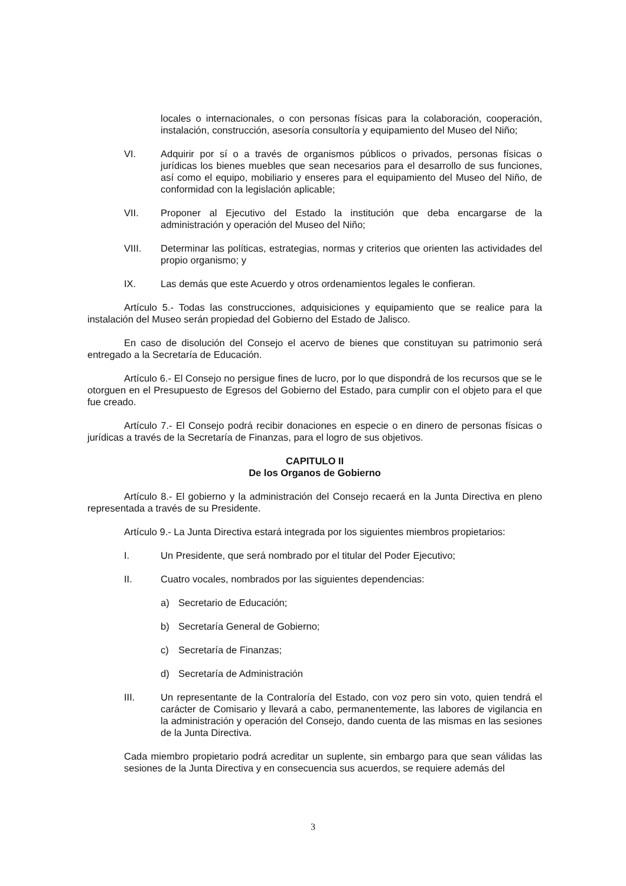locales o internacionales, o con personas físicas para la colaboración, cooperación, instalación, construcción, asesoría consultoría y equipamiento del Museo del Niño;
VI. Adquirir por sí o a través de organismos públicos o privados, personas físicas o jurídicas los bienes muebles que sean necesarios para el desarrollo de sus funciones, así como el equipo, mobiliario y enseres para el equipamiento del Museo del Niño, de conformidad con la legislación aplicable;
VII. Proponer al Ejecutivo del Estado la institución que deba encargarse de la administración y operación del Museo del Niño;
VIII. Determinar las políticas, estrategias, normas y criterios que orienten las actividades del propio organismo; y
IX. Las demás que este Acuerdo y otros ordenamientos legales le confieran.
Artículo 5.- Todas las construcciones, adquisiciones y equipamiento que se realice para la instalación del Museo serán propiedad del Gobierno del Estado de Jalisco.
En caso de disolución del Consejo el acervo de bienes que constituyan su patrimonio será entregado a la Secretaría de Educación.
Artículo 6.- El Consejo no persigue fines de lucro, por lo que dispondrá de los recursos que se le otorguen en el Presupuesto de Egresos del Gobierno del Estado, para cumplir con el objeto para el que fue creado.
Artículo 7.- El Consejo podrá recibir donaciones en especie o en dinero de personas físicas o jurídicas a través de la Secretaría de Finanzas, para el logro de sus objetivos.
CAPITULO II
De los Organos de Gobierno
Artículo 8.- El gobierno y la administración del Consejo recaerá en la Junta Directiva en pleno representada a través de su Presidente.
Artículo 9.- La Junta Directiva estará integrada por los siguientes miembros propietarios:
I. Un Presidente, que será nombrado por el titular del Poder Ejecutivo;
II. Cuatro vocales, nombrados por las siguientes dependencias:
a) Secretario de Educación;
b) Secretaría General de Gobierno;
c) Secretaría de Finanzas;
d) Secretaría de Administración
III. Un representante de la Contraloría del Estado, con voz pero sin voto, quien tendrá el carácter de Comisario y llevará a cabo, permanentemente, las labores de vigilancia en la administración y operación del Consejo, dando cuenta de las mismas en las sesiones de la Junta Directiva.
Cada miembro propietario podrá acreditar un suplente, sin embargo para que sean válidas las sesiones de la Junta Directiva y en consecuencia sus acuerdos, se requiere además del
3